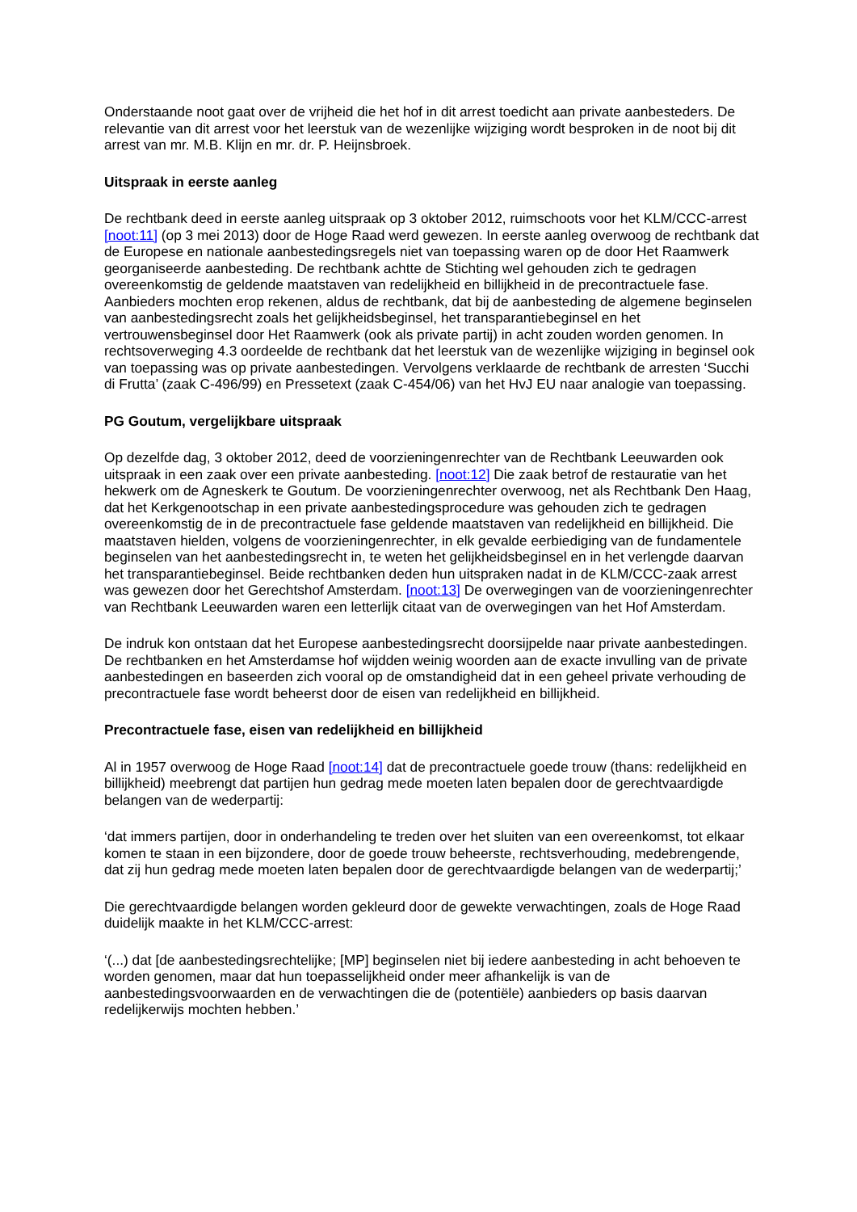Onderstaande noot gaat over de vrijheid die het hof in dit arrest toedicht aan private aanbesteders. De relevantie van dit arrest voor het leerstuk van de wezenlijke wijziging wordt besproken in de noot bij dit arrest van mr. M.B. Klijn en mr. dr. P. Heijnsbroek.
Uitspraak in eerste aanleg
De rechtbank deed in eerste aanleg uitspraak op 3 oktober 2012, ruimschoots voor het KLM/CCC-arrest [noot:11] (op 3 mei 2013) door de Hoge Raad werd gewezen. In eerste aanleg overwoog de rechtbank dat de Europese en nationale aanbestedingsregels niet van toepassing waren op de door Het Raamwerk georganiseerde aanbesteding. De rechtbank achtte de Stichting wel gehouden zich te gedragen overeenkomstig de geldende maatstaven van redelijkheid en billijkheid in de precontractuele fase. Aanbieders mochten erop rekenen, aldus de rechtbank, dat bij de aanbesteding de algemene beginselen van aanbestedingsrecht zoals het gelijkheidsbeginsel, het transparantiebeginsel en het vertrouwensbeginsel door Het Raamwerk (ook als private partij) in acht zouden worden genomen. In rechtsoverweging 4.3 oordeelde de rechtbank dat het leerstuk van de wezenlijke wijziging in beginsel ook van toepassing was op private aanbestedingen. Vervolgens verklaarde de rechtbank de arresten ‘Succhi di Frutta’ (zaak C-496/99) en Pressetext (zaak C-454/06) van het HvJ EU naar analogie van toepassing.
PG Goutum, vergelijkbare uitspraak
Op dezelfde dag, 3 oktober 2012, deed de voorzieningenrechter van de Rechtbank Leeuwarden ook uitspraak in een zaak over een private aanbesteding. [noot:12] Die zaak betrof de restauratie van het hekwerk om de Agneskerk te Goutum. De voorzieningenrechter overwoog, net als Rechtbank Den Haag, dat het Kerkgenootschap in een private aanbestedingsprocedure was gehouden zich te gedragen overeenkomstig de in de precontractuele fase geldende maatstaven van redelijkheid en billijkheid. Die maatstaven hielden, volgens de voorzieningenrechter, in elk gevalde eerbiediging van de fundamentele beginselen van het aanbestedingsrecht in, te weten het gelijkheidsbeginsel en in het verlengde daarvan het transparantiebeginsel. Beide rechtbanken deden hun uitspraken nadat in de KLM/CCC-zaak arrest was gewezen door het Gerechtshof Amsterdam. [noot:13] De overwegingen van de voorzieningenrechter van Rechtbank Leeuwarden waren een letterlijk citaat van de overwegingen van het Hof Amsterdam.
De indruk kon ontstaan dat het Europese aanbestedingsrecht doorsijpelde naar private aanbestedingen. De rechtbanken en het Amsterdamse hof wijdden weinig woorden aan de exacte invulling van de private aanbestedingen en baseerden zich vooral op de omstandigheid dat in een geheel private verhouding de precontractuele fase wordt beheerst door de eisen van redelijkheid en billijkheid.
Precontractuele fase, eisen van redelijkheid en billijkheid
Al in 1957 overwoog de Hoge Raad [noot:14] dat de precontractuele goede trouw (thans: redelijkheid en billijkheid) meebrengt dat partijen hun gedrag mede moeten laten bepalen door de gerechtvaardigde belangen van de wederpartij:
‘dat immers partijen, door in onderhandeling te treden over het sluiten van een overeenkomst, tot elkaar komen te staan in een bijzondere, door de goede trouw beheerste, rechtsverhouding, medebrengende, dat zij hun gedrag mede moeten laten bepalen door de gerechtvaardigde belangen van de wederpartij;’
Die gerechtvaardigde belangen worden gekleurd door de gewekte verwachtingen, zoals de Hoge Raad duidelijk maakte in het KLM/CCC-arrest:
‘(...) dat [de aanbestedingsrechtelijke; [MP] beginselen niet bij iedere aanbesteding in acht behoeven te worden genomen, maar dat hun toepasselijkheid onder meer afhankelijk is van de aanbestedingsvoorwaarden en de verwachtingen die de (potentiële) aanbieders op basis daarvan redelijkerwijs mochten hebben.’